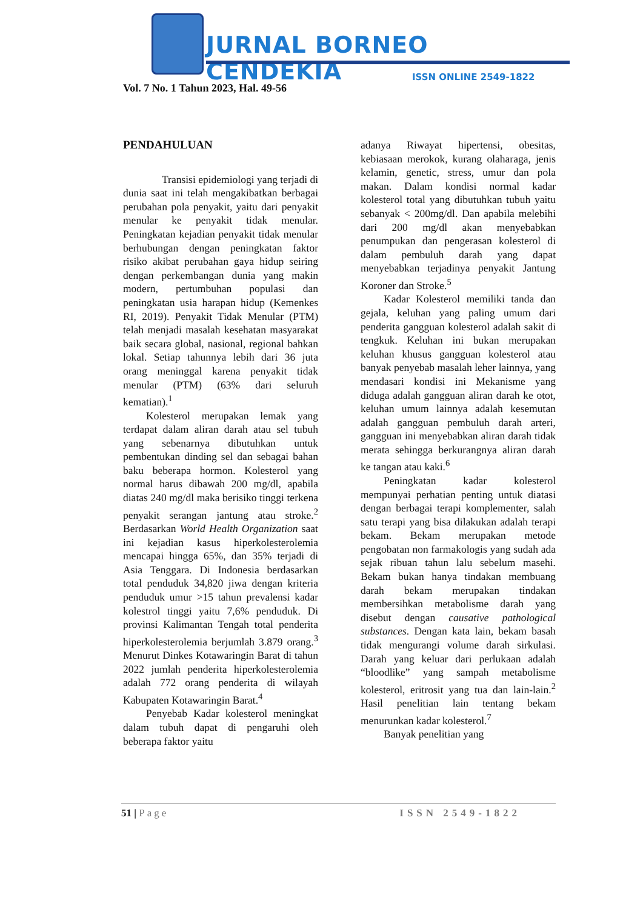JURNAL BORNEO CENDEKIA
ISSN ONLINE 2549-1822
Vol. 7 No. 1 Tahun 2023, Hal. 49-56
PENDAHULUAN
Transisi epidemiologi yang terjadi di dunia saat ini telah mengakibatkan berbagai perubahan pola penyakit, yaitu dari penyakit menular ke penyakit tidak menular. Peningkatan kejadian penyakit tidak menular berhubungan dengan peningkatan faktor risiko akibat perubahan gaya hidup seiring dengan perkembangan dunia yang makin modern, pertumbuhan populasi dan peningkatan usia harapan hidup (Kemenkes RI, 2019). Penyakit Tidak Menular (PTM) telah menjadi masalah kesehatan masyarakat baik secara global, nasional, regional bahkan lokal. Setiap tahunnya lebih dari 36 juta orang meninggal karena penyakit tidak menular (PTM) (63% dari seluruh kematian).<sup>1</sup>
Kolesterol merupakan lemak yang terdapat dalam aliran darah atau sel tubuh yang sebenarnya dibutuhkan untuk pembentukan dinding sel dan sebagai bahan baku beberapa hormon. Kolesterol yang normal harus dibawah 200 mg/dl, apabila diatas 240 mg/dl maka berisiko tinggi terkena penyakit serangan jantung atau stroke.<sup>2</sup> Berdasarkan World Health Organization saat ini kejadian kasus hiperkolesterolemia mencapai hingga 65%, dan 35% terjadi di Asia Tenggara. Di Indonesia berdasarkan total penduduk 34,820 jiwa dengan kriteria penduduk umur >15 tahun prevalensi kadar kolestrol tinggi yaitu 7,6% penduduk. Di provinsi Kalimantan Tengah total penderita hiperkolesterolemia berjumlah 3.879 orang.<sup>3</sup> Menurut Dinkes Kotawaringin Barat di tahun 2022 jumlah penderita hiperkolesterolemia adalah 772 orang penderita di wilayah Kabupaten Kotawaringin Barat.<sup>4</sup>
Penyebab Kadar kolesterol meningkat dalam tubuh dapat di pengaruhi oleh beberapa faktor yaitu
adanya Riwayat hipertensi, obesitas, kebiasaan merokok, kurang olaharaga, jenis kelamin, genetic, stress, umur dan pola makan. Dalam kondisi normal kadar kolesterol total yang dibutuhkan tubuh yaitu sebanyak < 200mg/dl. Dan apabila melebihi dari 200 mg/dl akan menyebabkan penumpukan dan pengerasan kolesterol di dalam pembuluh darah yang dapat menyebabkan terjadinya penyakit Jantung Koroner dan Stroke.<sup>5</sup>
Kadar Kolesterol memiliki tanda dan gejala, keluhan yang paling umum dari penderita gangguan kolesterol adalah sakit di tengkuk. Keluhan ini bukan merupakan keluhan khusus gangguan kolesterol atau banyak penyebab masalah leher lainnya, yang mendasari kondisi ini Mekanisme yang diduga adalah gangguan aliran darah ke otot, keluhan umum lainnya adalah kesemutan adalah gangguan pembuluh darah arteri, gangguan ini menyebabkan aliran darah tidak merata sehingga berkurangnya aliran darah ke tangan atau kaki.<sup>6</sup>
Peningkatan kadar kolesterol mempunyai perhatian penting untuk diatasi dengan berbagai terapi komplementer, salah satu terapi yang bisa dilakukan adalah terapi bekam. Bekam merupakan metode pengobatan non farmakologis yang sudah ada sejak ribuan tahun lalu sebelum masehi. Bekam bukan hanya tindakan membuang darah bekam merupakan tindakan membersihkan metabolisme darah yang disebut dengan causative pathological substances. Dengan kata lain, bekam basah tidak mengurangi volume darah sirkulasi. Darah yang keluar dari perlukaan adalah “bloodlike” yang sampah metabolisme kolesterol, eritrosit yang tua dan lain-lain.<sup>2</sup> Hasil penelitian lain tentang bekam menurunkan kadar kolesterol.<sup>7</sup>
Banyak penelitian yang
51 | Page ISSN 2549-1822